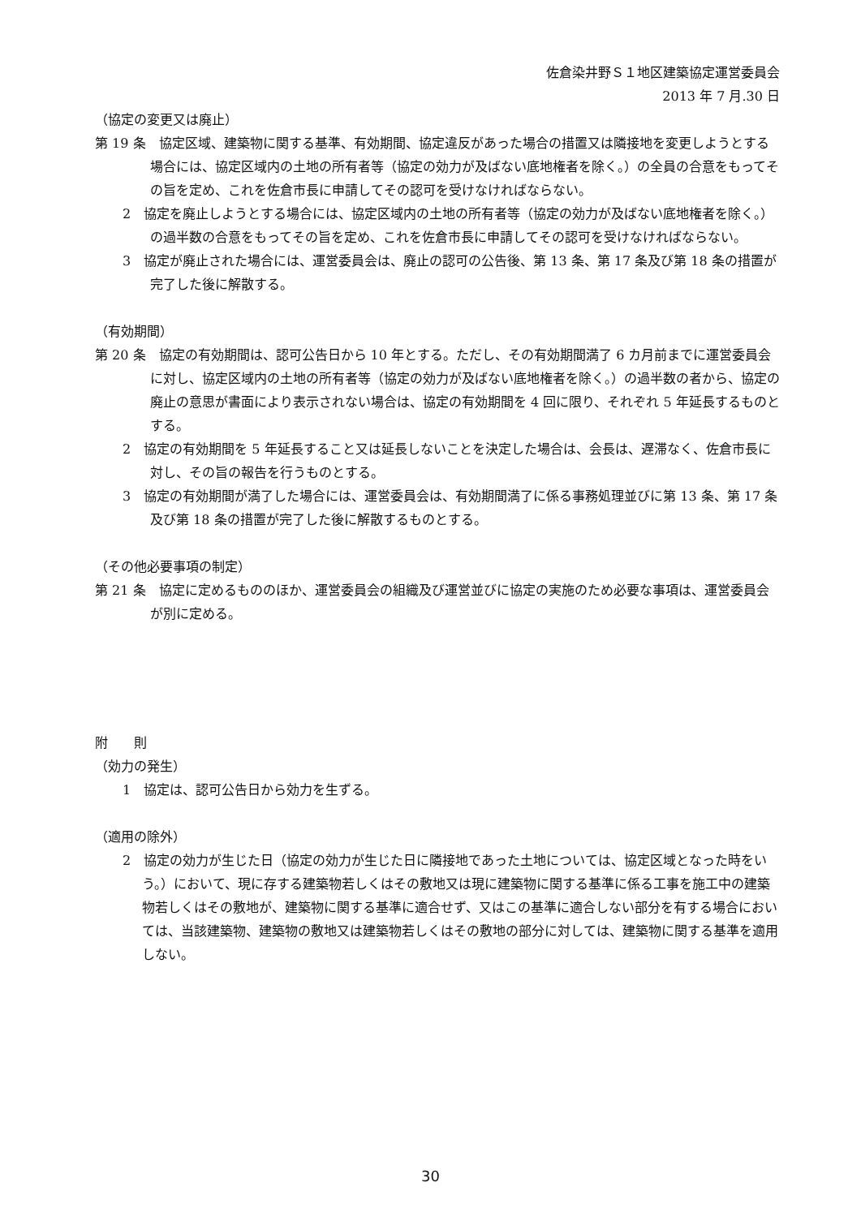佐倉染井野Ｓ１地区建築協定運営委員会
2013 年 7 月.30 日
（協定の変更又は廃止）
第 19 条　協定区域、建築物に関する基準、有効期間、協定違反があった場合の措置又は隣接地を変更しようとする場合には、協定区域内の土地の所有者等（協定の効力が及ばない底地権者を除く。）の全員の合意をもってその旨を定め、これを佐倉市長に申請してその認可を受けなければならない。
2　協定を廃止しようとする場合には、協定区域内の土地の所有者等（協定の効力が及ばない底地権者を除く。）の過半数の合意をもってその旨を定め、これを佐倉市長に申請してその認可を受けなければならない。
3　協定が廃止された場合には、運営委員会は、廃止の認可の公告後、第 13 条、第 17 条及び第 18 条の措置が完了した後に解散する。
（有効期間）
第 20 条　協定の有効期間は、認可公告日から 10 年とする。ただし、その有効期間満了 6 カ月前までに運営委員会に対し、協定区域内の土地の所有者等（協定の効力が及ばない底地権者を除く。）の過半数の者から、協定の廃止の意思が書面により表示されない場合は、協定の有効期間を 4 回に限り、それぞれ 5 年延長するものとする。
2　協定の有効期間を 5 年延長すること又は延長しないことを決定した場合は、会長は、遅滞なく、佐倉市長に対し、その旨の報告を行うものとする。
3　協定の有効期間が満了した場合には、運営委員会は、有効期間満了に係る事務処理並びに第 13 条、第 17 条及び第 18 条の措置が完了した後に解散するものとする。
（その他必要事項の制定）
第 21 条　協定に定めるもののほか、運営委員会の組織及び運営並びに協定の実施のため必要な事項は、運営委員会が別に定める。
附　　則
（効力の発生）
1　協定は、認可公告日から効力を生ずる。
（適用の除外）
2　協定の効力が生じた日（協定の効力が生じた日に隣接地であった土地については、協定区域となった時をいう。）において、現に存する建築物若しくはその敷地又は現に建築物に関する基準に係る工事を施工中の建築物若しくはその敷地が、建築物に関する基準に適合せず、又はこの基準に適合しない部分を有する場合においては、当該建築物、建築物の敷地又は建築物若しくはその敷地の部分に対しては、建築物に関する基準を適用しない。
30